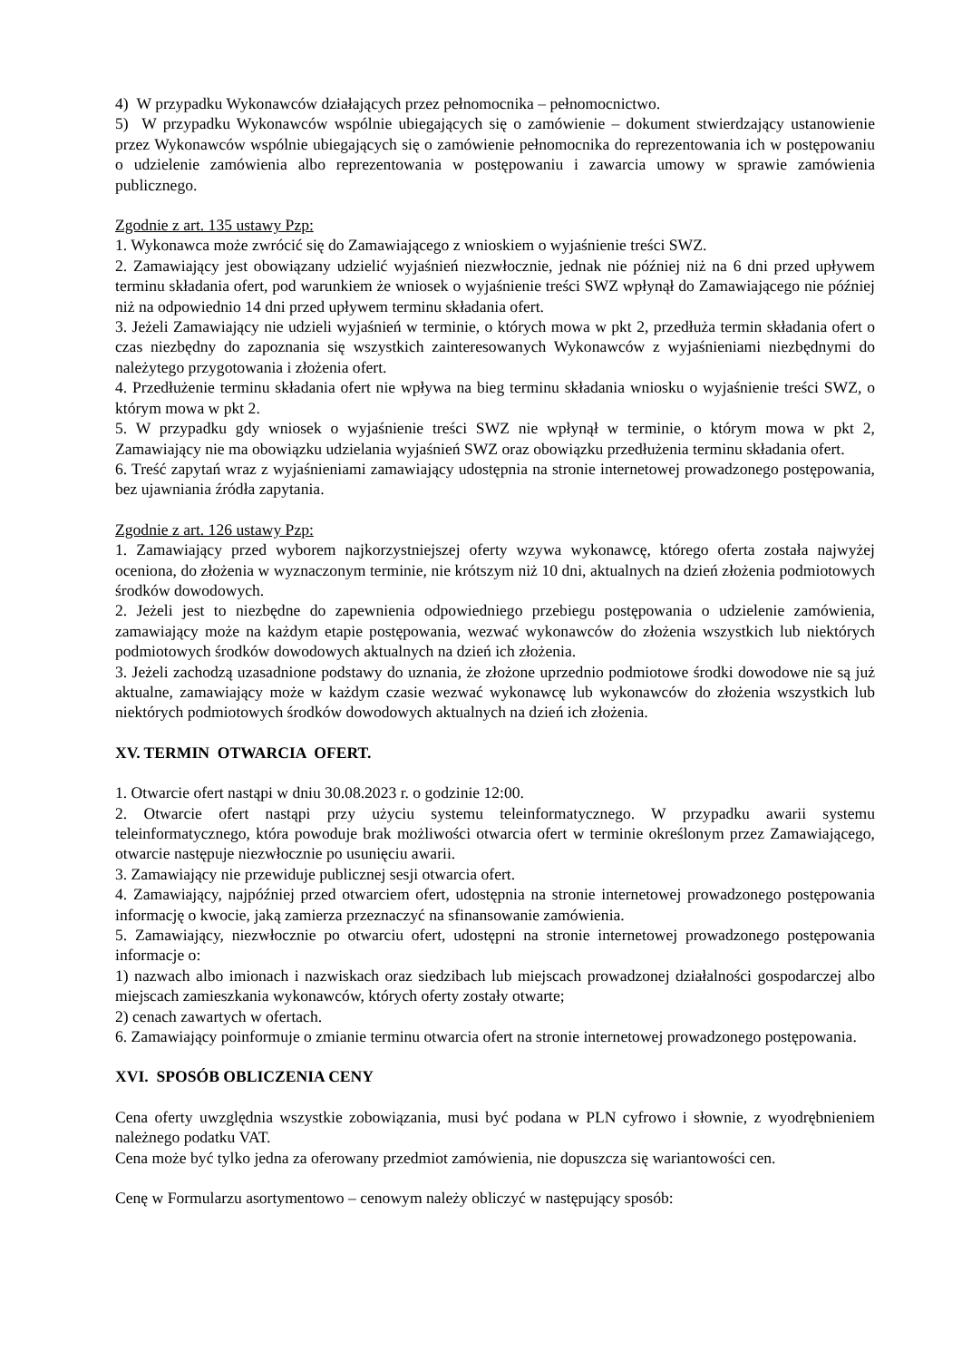4) W przypadku Wykonawców działających przez pełnomocnika – pełnomocnictwo.
5) W przypadku Wykonawców wspólnie ubiegających się o zamówienie – dokument stwierdzający ustanowienie przez Wykonawców wspólnie ubiegających się o zamówienie pełnomocnika do reprezentowania ich w postępowaniu o udzielenie zamówienia albo reprezentowania w postępowaniu i zawarcia umowy w sprawie zamówienia publicznego.
Zgodnie z art. 135 ustawy Pzp:
1. Wykonawca może zwrócić się do Zamawiającego z wnioskiem o wyjaśnienie treści SWZ.
2. Zamawiający jest obowiązany udzielić wyjaśnień niezwłocznie, jednak nie później niż na 6 dni przed upływem terminu składania ofert, pod warunkiem że wniosek o wyjaśnienie treści SWZ wpłynął do Zamawiającego nie później niż na odpowiednio 14 dni przed upływem terminu składania ofert.
3. Jeżeli Zamawiający nie udzieli wyjaśnień w terminie, o których mowa w pkt 2, przedłuża termin składania ofert o czas niezbędny do zapoznania się wszystkich zainteresowanych Wykonawców z wyjaśnieniami niezbędnymi do należytego przygotowania i złożenia ofert.
4. Przedłużenie terminu składania ofert nie wpływa na bieg terminu składania wniosku o wyjaśnienie treści SWZ, o którym mowa w pkt 2.
5. W przypadku gdy wniosek o wyjaśnienie treści SWZ nie wpłynął w terminie, o którym mowa w pkt 2, Zamawiający nie ma obowiązku udzielania wyjaśnień SWZ oraz obowiązku przedłużenia terminu składania ofert.
6. Treść zapytań wraz z wyjaśnieniami zamawiający udostępnia na stronie internetowej prowadzonego postępowania, bez ujawniania źródła zapytania.
Zgodnie z art. 126 ustawy Pzp:
1. Zamawiający przed wyborem najkorzystniejszej oferty wzywa wykonawcę, którego oferta została najwyżej oceniona, do złożenia w wyznaczonym terminie, nie krótszym niż 10 dni, aktualnych na dzień złożenia podmiotowych środków dowodowych.
2. Jeżeli jest to niezbędne do zapewnienia odpowiedniego przebiegu postępowania o udzielenie zamówienia, zamawiający może na każdym etapie postępowania, wezwać wykonawców do złożenia wszystkich lub niektórych podmiotowych środków dowodowych aktualnych na dzień ich złożenia.
3. Jeżeli zachodzą uzasadnione podstawy do uznania, że złożone uprzednio podmiotowe środki dowodowe nie są już aktualne, zamawiający może w każdym czasie wezwać wykonawcę lub wykonawców do złożenia wszystkich lub niektórych podmiotowych środków dowodowych aktualnych na dzień ich złożenia.
XV. TERMIN OTWARCIA OFERT.
1. Otwarcie ofert nastąpi w dniu 30.08.2023 r. o godzinie 12:00.
2. Otwarcie ofert nastąpi przy użyciu systemu teleinformatycznego. W przypadku awarii systemu teleinformatycznego, która powoduje brak możliwości otwarcia ofert w terminie określonym przez Zamawiającego, otwarcie następuje niezwłocznie po usunięciu awarii.
3. Zamawiający nie przewiduje publicznej sesji otwarcia ofert.
4. Zamawiający, najpóźniej przed otwarciem ofert, udostępnia na stronie internetowej prowadzonego postępowania informację o kwocie, jaką zamierza przeznaczyć na sfinansowanie zamówienia.
5. Zamawiający, niezwłocznie po otwarciu ofert, udostępni na stronie internetowej prowadzonego postępowania informacje o:
1) nazwach albo imionach i nazwiskach oraz siedzibach lub miejscach prowadzonej działalności gospodarczej albo miejscach zamieszkania wykonawców, których oferty zostały otwarte;
2) cenach zawartych w ofertach.
6. Zamawiający poinformuje o zmianie terminu otwarcia ofert na stronie internetowej prowadzonego postępowania.
XVI. SPOSÓB OBLICZENIA CENY
Cena oferty uwzględnia wszystkie zobowiązania, musi być podana w PLN cyfrowo i słownie, z wyodrębnieniem należnego podatku VAT.
Cena może być tylko jedna za oferowany przedmiot zamówienia, nie dopuszcza się wariantowości cen.
Cenę w Formularzu asortymentowo – cenowym należy obliczyć w następujący sposób: